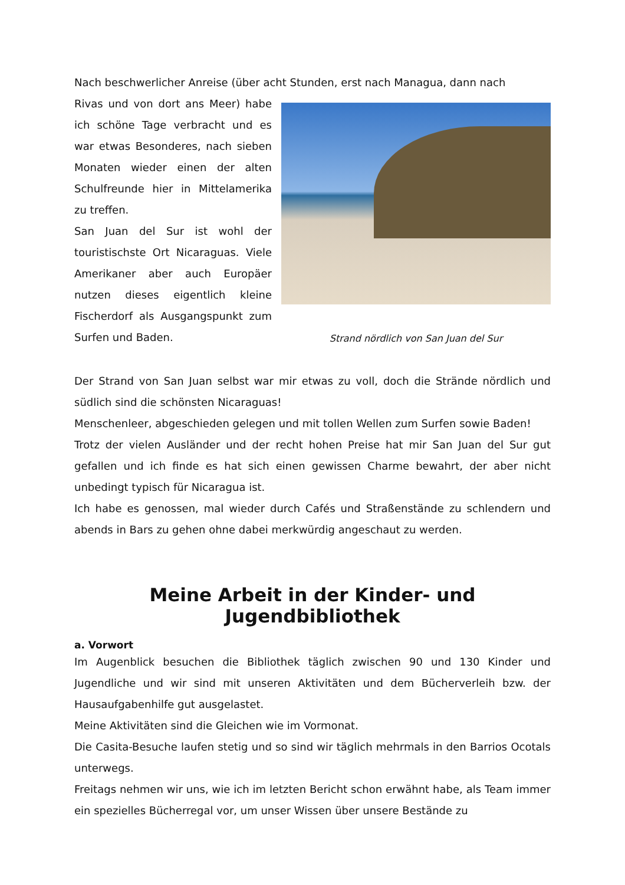Nach beschwerlicher Anreise (über acht Stunden, erst nach Managua, dann nach
Rivas und von dort ans Meer) habe ich schöne Tage verbracht und es war etwas Besonderes, nach sieben Monaten wieder einen der alten Schulfreunde hier in Mittelamerika zu treffen.
San Juan del Sur ist wohl der touristischste Ort Nicaraguas. Viele Amerikaner aber auch Europäer nutzen dieses eigentlich kleine Fischerdorf als Ausgangspunkt zum Surfen und Baden.
Strand nördlich von San Juan del Sur
Der Strand von San Juan selbst war mir etwas zu voll, doch die Strände nördlich und südlich sind die schönsten Nicaraguas!
Menschenleer, abgeschieden gelegen und mit tollen Wellen zum Surfen sowie Baden!
Trotz der vielen Ausländer und der recht hohen Preise hat mir San Juan del Sur gut gefallen und ich finde es hat sich einen gewissen Charme bewahrt, der aber nicht unbedingt typisch für Nicaragua ist.
Ich habe es genossen, mal wieder durch Cafés und Straßenstände zu schlendern und abends in Bars zu gehen ohne dabei merkwürdig angeschaut zu werden.
Meine Arbeit in der Kinder- und Jugendbibliothek
a. Vorwort
Im Augenblick besuchen die Bibliothek täglich zwischen 90 und 130 Kinder und Jugendliche und wir sind mit unseren Aktivitäten und dem Bücherverleih bzw. der Hausaufgabenhilfe gut ausgelastet.
Meine Aktivitäten sind die Gleichen wie im Vormonat.
Die Casita-Besuche laufen stetig und so sind wir täglich mehrmals in den Barrios Ocotals unterwegs.
Freitags nehmen wir uns, wie ich im letzten Bericht schon erwähnt habe, als Team immer ein spezielles Bücherregal vor, um unser Wissen über unsere Bestände zu